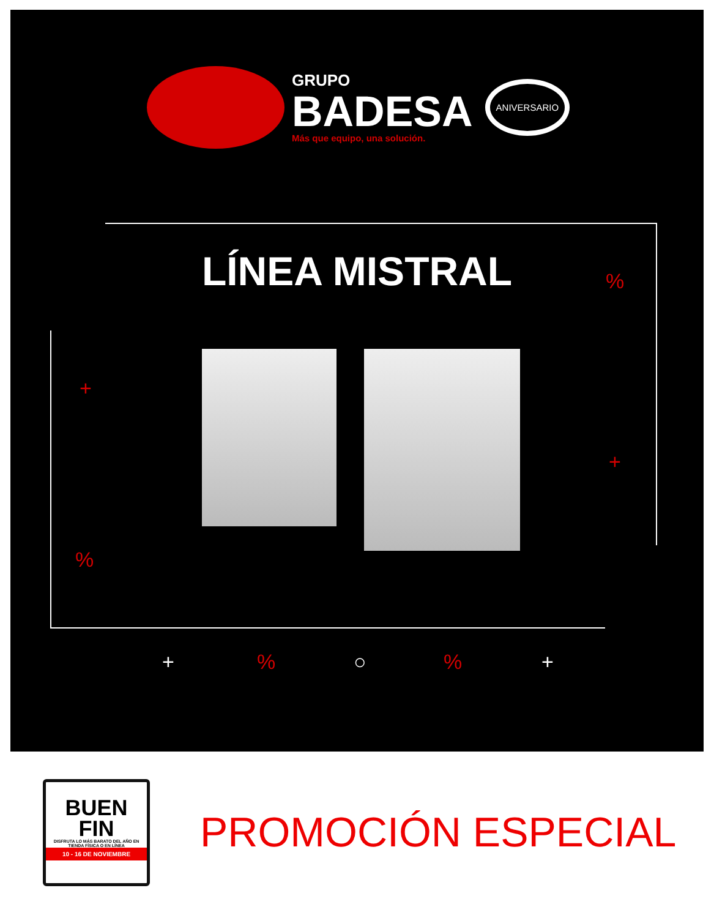GRUPO
BADESA
Más que equipo, una solución.
ANIVERSARIO
LÍNEA MISTRAL
+
%
+
%
+ % ○ % +
BUEN
FIN
DISFRUTA LO MÁS BARATO DEL AÑO EN TIENDA FÍSICA O EN LÍNEA
10 - 16 DE NOVIEMBRE
PROMOCIÓN ESPECIAL